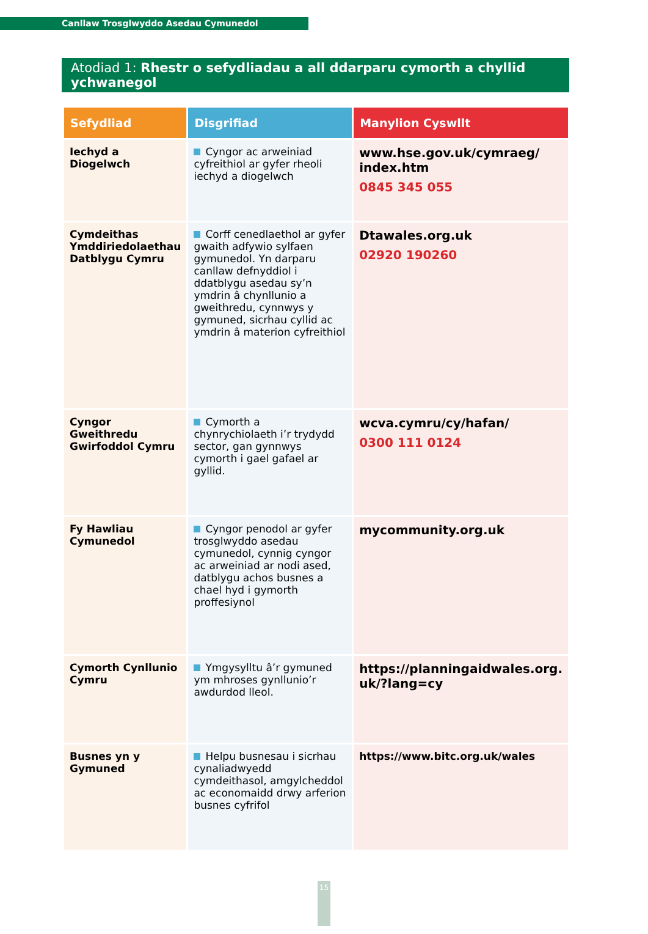Canllaw Trosglwyddo Asedau Cymunedol
Atodiad 1: Rhestr o sefydliadau a all ddarparu cymorth a chyllid ychwanegol
| Sefydliad | Disgrifiad | Manylion Cyswllt |
| --- | --- | --- |
| Iechyd a Diogelwch | Cyngor ac arweiniad cyfreithiol ar gyfer rheoli iechyd a diogelwch | www.hse.gov.uk/cymraeg/ index.htm 0845 345 055 |
| Cymdeithas Ymddiriedolaethau Datblygu Cymru | Corff cenedlaethol ar gyfer gwaith adfywio sylfaen gymunedol. Yn darparu canllaw defnyddiol i ddatblygu asedau sy’n ymdrin â chynllunio a gweithredu, cynnwys y gymuned, sicrhau cyllid ac ymdrin â materion cyfreithiol | Dtawales.org.uk 02920 190260 |
| Cyngor Gweithredu Gwirfoddol Cymru | Cymorth a chynrychiolaeth i’r trydydd sector, gan gynnwys cymorth i gael gafael ar gyllid. | wcva.cymru/cy/hafan/ 0300 111 0124 |
| Fy Hawliau Cymunedol | Cyngor penodol ar gyfer trosglwyddo asedau cymunedol, cynnig cyngor ac arweiniad ar nodi ased, datblygu achos busnes a chael hyd i gymorth proffesiynol | mycommunity.org.uk |
| Cymorth Cynllunio Cymru | Ymgysylltu â’r gymuned ym mhroses gynllunio’r awdurdod lleol. | https://planningaidwales.org. uk/?lang=cy |
| Busnes yn y Gymuned | Helpu busnesau i sicrhau cynaliadwyedd cymdeithasol, amgylcheddol ac economaidd drwy arferion busnes cyfrifol | https://www.bitc.org.uk/wales |
15